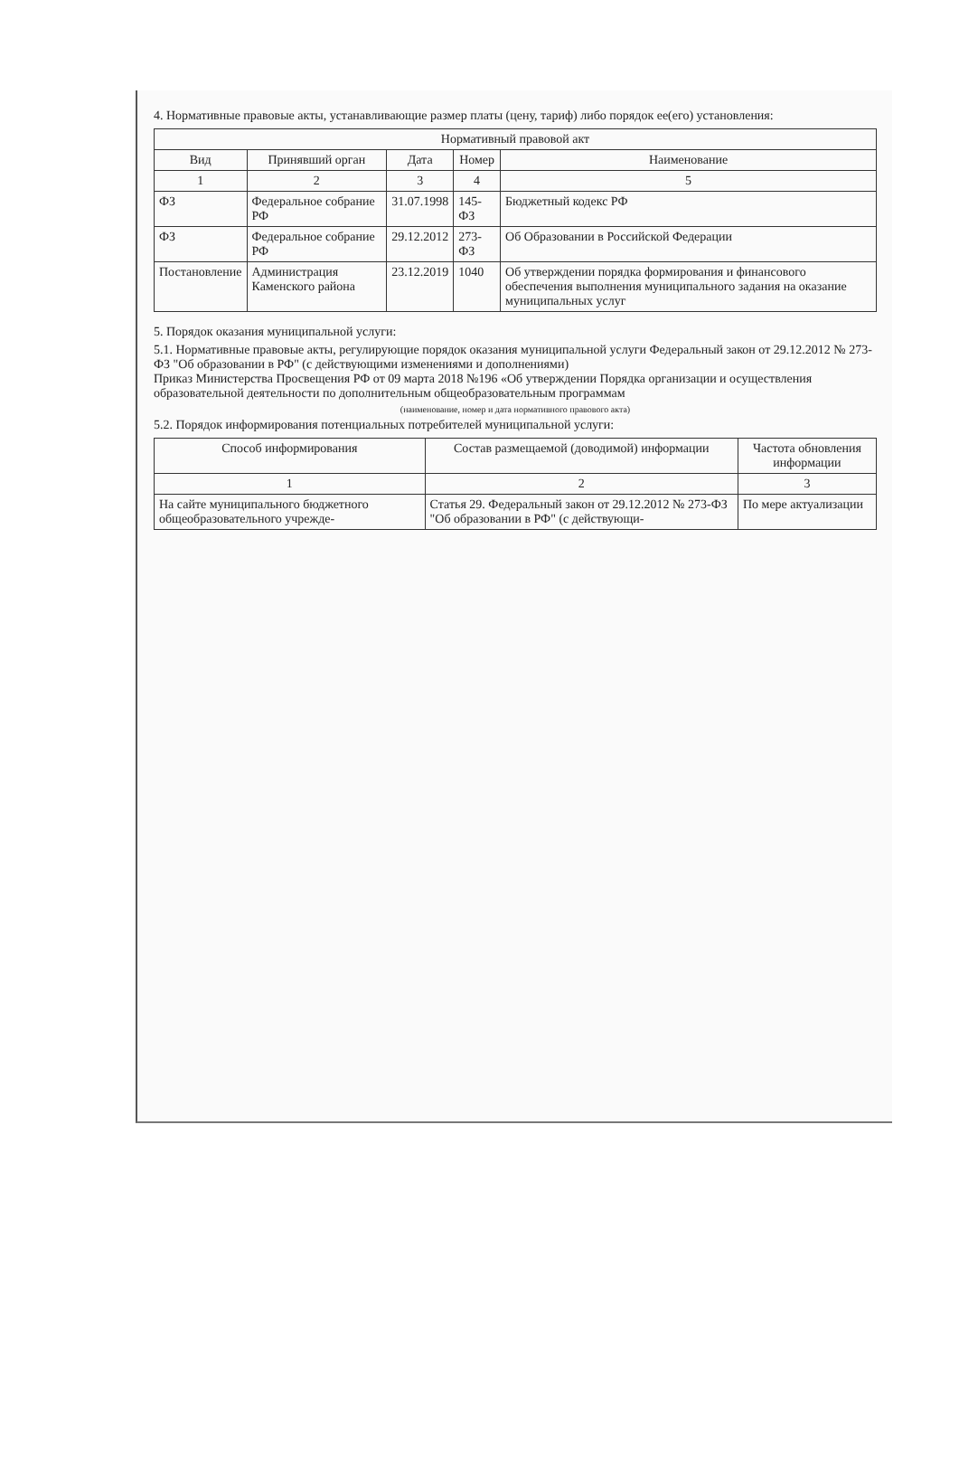4. Нормативные правовые акты, устанавливающие размер платы (цену, тариф) либо порядок ее(его) установления:
| Нормативный правовой акт | | | | |
| --- | --- | --- | --- | --- |
| Вид | Принявший орган | Дата | Номер | Наименование |
| 1 | 2 | 3 | 4 | 5 |
| ФЗ | Федеральное собрание РФ | 31.07.1998 | 145-ФЗ | Бюджетный кодекс РФ |
| ФЗ | Федеральное собрание РФ | 29.12.2012 | 273-ФЗ | Об Образовании в Российской Федерации |
| Постановление | Администрация Каменского района | 23.12.2019 | 1040 | Об утверждении порядка формирования и финансового обеспечения выполнения муниципального задания на оказание муниципальных услуг |
5. Порядок оказания муниципальной услуги:
5.1. Нормативные правовые акты, регулирующие порядок оказания муниципальной услуги Федеральный закон от 29.12.2012 № 273-ФЗ "Об образовании в РФ" (с действующими изменениями и дополнениями)
Приказ Министерства Просвещения РФ от 09 марта 2018 №196 «Об утверждении Порядка организации и осуществления образовательной деятельности по дополнительным общеобразовательным программам
(наименование, номер и дата нормативного правового акта)
5.2. Порядок информирования потенциальных потребителей муниципальной услуги:
| Способ информирования | Состав размещаемой (доводимой) информации | Частота обновления информации |
| --- | --- | --- |
| 1 | 2 | 3 |
| На сайте муниципального бюджетного общеобразовательного учрежде- | Статья 29. Федеральный закон от 29.12.2012 № 273-ФЗ "Об образовании в РФ" (с действующи- | По мере актуализации |